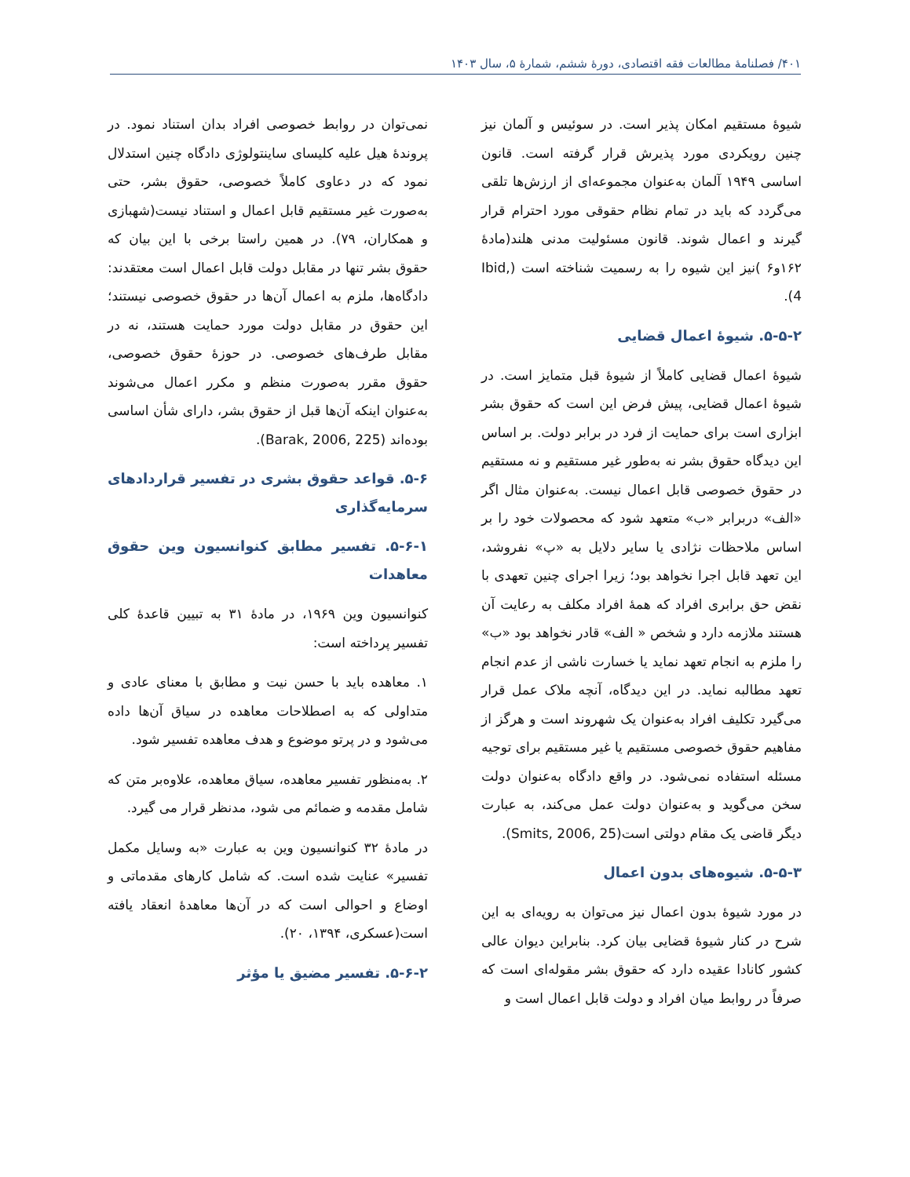۴۰۱/ فصلنامهٔ مطالعات فقه اقتصادی، دورهٔ ششم، شمارهٔ ۵، سال ۱۴۰۳
شیوهٔ مستقیم امکان پذیر است. در سوئیس و آلمان نیز چنین رویکردی مورد پذیرش قرار گرفته است. قانون اساسی ۱۹۴۹ آلمان به‌عنوان مجموعه‌ای از ارزش‌ها تلقی می‌گردد که باید در تمام نظام حقوقی مورد احترام قرار گیرند و اعمال شوند. قانون مسئولیت مدنی هلند(مادهٔ ۱۶۲و۶ )نیز این شیوه را به رسمیت شناخته است (Ibid, 4).
۵-۵-۲. شیوهٔ اعمال قضایی
شیوهٔ اعمال قضایی کاملاً از شیوهٔ قبل متمایز است. در شیوهٔ اعمال قضایی، پیش فرض این است که حقوق بشر ابزاری است برای حمایت از فرد در برابر دولت. بر اساس این دیدگاه حقوق بشر نه به‌طور غیر مستقیم و نه مستقیم در حقوق خصوصی قابل اعمال نیست. به‌عنوان مثال اگر «الف» دربرابر «ب» متعهد شود که محصولات خود را بر اساس ملاحظات نژادی یا سایر دلایل به «پ» نفروشد، این تعهد قابل اجرا نخواهد بود؛ زیرا اجرای چنین تعهدی با نقض حق برابری افراد که همهٔ افراد مکلف به رعایت آن هستند ملازمه دارد و شخص « الف» قادر نخواهد بود «ب» را ملزم به انجام تعهد نماید یا خسارت ناشی از عدم انجام تعهد مطالبه نماید. در این دیدگاه، آنچه ملاک عمل قرار می‌گیرد تکلیف افراد به‌عنوان یک شهروند است و هرگز از مفاهیم حقوق خصوصی مستقیم یا غیر مستقیم برای توجیه مسئله استفاده نمی‌شود. در واقع دادگاه به‌عنوان دولت سخن می‌گوید و به‌عنوان دولت عمل می‌کند، به عبارت دیگر قاضی یک مقام دولتی است(Smits, 2006, 25).
۵-۵-۳. شیوه‌های بدون اعمال
در مورد شیوهٔ بدون اعمال نیز می‌توان به رویه‌ای به این شرح در کنار شیوهٔ قضایی بیان کرد. بنابراین دیوان عالی کشور کانادا عقیده دارد که حقوق بشر مقوله‌ای است که صرفاً در روابط میان افراد و دولت قابل اعمال است و
نمی‌توان در روابط خصوصی افراد بدان استناد نمود. در پروندهٔ هیل علیه کلیسای ساینتولوژی دادگاه چنین استدلال نمود که در دعاوی کاملاً خصوصی، حقوق بشر، حتی به‌صورت غیر مستقیم قابل اعمال و استناد نیست(شهبازی و همکاران، ۷۹). در همین راستا برخی با این بیان که حقوق بشر تنها در مقابل دولت قابل اعمال است معتقدند: دادگاه‌ها، ملزم به اعمال آن‌ها در حقوق خصوصی نیستند؛ این حقوق در مقابل دولت مورد حمایت هستند، نه در مقابل طرف‌های خصوصی. در حوزهٔ حقوق خصوصی، حقوق مقرر به‌صورت منظم و مکرر اعمال می‌شوند به‌عنوان اینکه آن‌ها قبل از حقوق بشر، دارای شأن اساسی بوده‌اند (Barak, 2006, 225).
۵-۶. قواعد حقوق بشری در تفسیر قراردادهای سرمایه‌گذاری
۵-۶-۱. تفسیر مطابق کنوانسیون وین حقوق معاهدات
کنوانسیون وین ۱۹۶۹، در مادهٔ ۳۱ به تبیین قاعدهٔ کلی تفسیر پرداخته است:
۱. معاهده باید با حسن نیت و مطابق با معنای عادی و متداولی که به اصطلاحات معاهده در سیاق آن‌ها داده می‌شود و در پرتو موضوع و هدف معاهده تفسیر شود.
۲. به‌منظور تفسیر معاهده، سیاق معاهده، علاوه‌بر متن که شامل مقدمه و ضمائم می شود، مدنظر قرار می گیرد.
در مادهٔ ۳۲ کنوانسیون وین به عبارت «به وسایل مکمل تفسیر» عنایت شده است. که شامل کارهای مقدماتی و اوضاع و احوالی است که در آن‌ها معاهدهٔ انعقاد یافته است(عسکری، ۱۳۹۴، ۲۰).
۵-۶-۲. تفسیر مضیق یا مؤثر